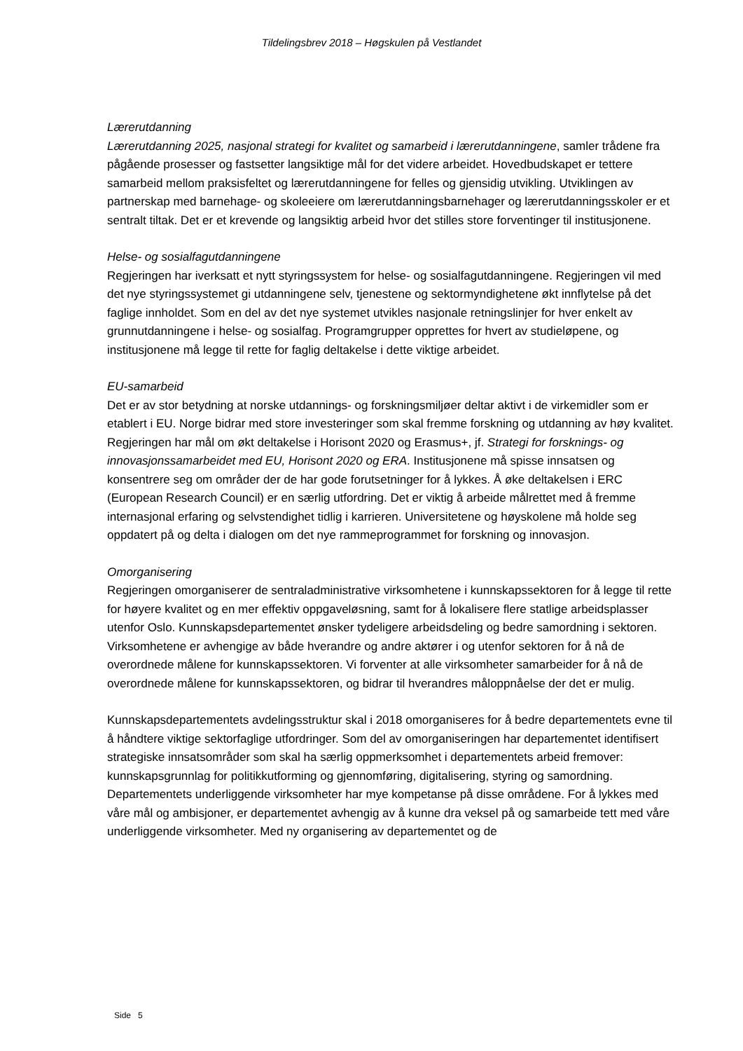Tildelingsbrev 2018 – Høgskulen på Vestlandet
Lærerutdanning
Lærerutdanning 2025, nasjonal strategi for kvalitet og samarbeid i lærerutdanningene, samler trådene fra pågående prosesser og fastsetter langsiktige mål for det videre arbeidet. Hovedbudskapet er tettere samarbeid mellom praksisfeltet og lærerutdanningene for felles og gjensidig utvikling. Utviklingen av partnerskap med barnehage- og skoleeiere om lærerutdanningsbarnehager og lærerutdanningsskoler er et sentralt tiltak. Det er et krevende og langsiktig arbeid hvor det stilles store forventinger til institusjonene.
Helse- og sosialfagutdanningene
Regjeringen har iverksatt et nytt styringssystem for helse- og sosialfagutdanningene. Regjeringen vil med det nye styringssystemet gi utdanningene selv, tjenestene og sektormyndighetene økt innflytelse på det faglige innholdet. Som en del av det nye systemet utvikles nasjonale retningslinjer for hver enkelt av grunnutdanningene i helse- og sosialfag. Programgrupper opprettes for hvert av studieløpene, og institusjonene må legge til rette for faglig deltakelse i dette viktige arbeidet.
EU-samarbeid
Det er av stor betydning at norske utdannings- og forskningsmiljøer deltar aktivt i de virkemidler som er etablert i EU. Norge bidrar med store investeringer som skal fremme forskning og utdanning av høy kvalitet. Regjeringen har mål om økt deltakelse i Horisont 2020 og Erasmus+, jf. Strategi for forsknings- og innovasjonssamarbeidet med EU, Horisont 2020 og ERA. Institusjonene må spisse innsatsen og konsentrere seg om områder der de har gode forutsetninger for å lykkes. Å øke deltakelsen i ERC (European Research Council) er en særlig utfordring. Det er viktig å arbeide målrettet med å fremme internasjonal erfaring og selvstendighet tidlig i karrieren. Universitetene og høyskolene må holde seg oppdatert på og delta i dialogen om det nye rammeprogrammet for forskning og innovasjon.
Omorganisering
Regjeringen omorganiserer de sentraladministrative virksomhetene i kunnskapssektoren for å legge til rette for høyere kvalitet og en mer effektiv oppgaveløsning, samt for å lokalisere flere statlige arbeidsplasser utenfor Oslo. Kunnskapsdepartementet ønsker tydeligere arbeidsdeling og bedre samordning i sektoren. Virksomhetene er avhengige av både hverandre og andre aktører i og utenfor sektoren for å nå de overordnede målene for kunnskapssektoren. Vi forventer at alle virksomheter samarbeider for å nå de overordnede målene for kunnskapssektoren, og bidrar til hverandres måloppnåelse der det er mulig.
Kunnskapsdepartementets avdelingsstruktur skal i 2018 omorganiseres for å bedre departementets evne til å håndtere viktige sektorfaglige utfordringer. Som del av omorganiseringen har departementet identifisert strategiske innsatsområder som skal ha særlig oppmerksomhet i departementets arbeid fremover: kunnskapsgrunnlag for politikkutforming og gjennomføring, digitalisering, styring og samordning. Departementets underliggende virksomheter har mye kompetanse på disse områdene. For å lykkes med våre mål og ambisjoner, er departementet avhengig av å kunne dra veksel på og samarbeide tett med våre underliggende virksomheter. Med ny organisering av departementet og de
Side 5